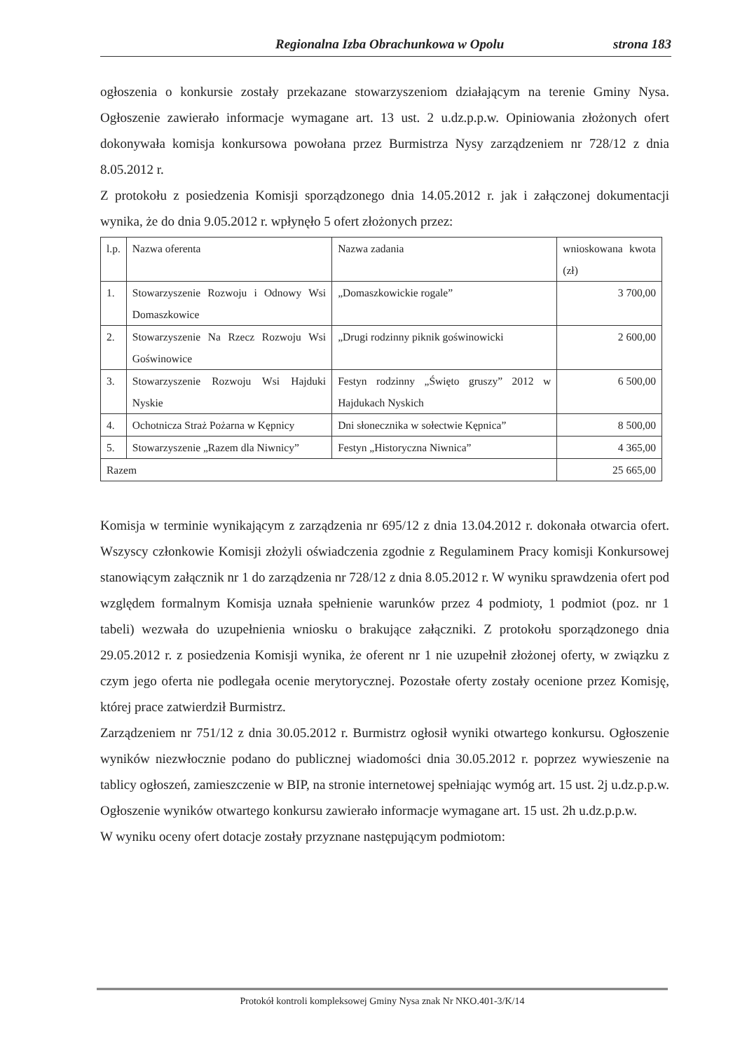Regionalna Izba Obrachunkowa w Opolu strona 183
ogłoszenia o konkursie zostały przekazane stowarzyszeniom działającym na terenie Gminy Nysa. Ogłoszenie zawierało informacje wymagane art. 13 ust. 2 u.dz.p.p.w. Opiniowania złożonych ofert dokonywała komisja konkursowa powołana przez Burmistrza Nysy zarządzeniem nr 728/12 z dnia 8.05.2012 r.
Z protokołu z posiedzenia Komisji sporządzonego dnia 14.05.2012 r. jak i załączonej dokumentacji wynika, że do dnia 9.05.2012 r. wpłynęło 5 ofert złożonych przez:
| l.p. | Nazwa oferenta | Nazwa zadania | wnioskowana kwota (zł) |
| 1. | Stowarzyszenie Rozwoju i Odnowy Wsi Domaszkowice | „Domaszkowickie rogale” | 3 700,00 |
| 2. | Stowarzyszenie Na Rzecz Rozwoju Wsi Goświnowice | „Drugi rodzinny piknik goświnowicki | 2 600,00 |
| 3. | Stowarzyszenie Rozwoju Wsi Hajduki Nyskie | Festyn rodzinny „Święto gruszy” 2012 w Hajdukach Nyskich | 6 500,00 |
| 4. | Ochotnicza Straż Pożarna w Kępnicy | Dni słonecznika w sołectwie Kępnica” | 8 500,00 |
| 5. | Stowarzyszenie „Razem dla Niwnicy” | Festyn „Historyczna Niwnica” | 4 365,00 |
| Razem | | | 25 665,00 |
Komisja w terminie wynikającym z zarządzenia nr 695/12 z dnia 13.04.2012 r. dokonała otwarcia ofert. Wszyscy członkowie Komisji złożyli oświadczenia zgodnie z Regulaminem Pracy komisji Konkursowej stanowiącym załącznik nr 1 do zarządzenia nr 728/12 z dnia 8.05.2012 r. W wyniku sprawdzenia ofert pod względem formalnym Komisja uznała spełnienie warunków przez 4 podmioty, 1 podmiot (poz. nr 1 tabeli) wezwała do uzupełnienia wniosku o brakujące załączniki. Z protokołu sporządzonego dnia 29.05.2012 r. z posiedzenia Komisji wynika, że oferent nr 1 nie uzupełnił złożonej oferty, w związku z czym jego oferta nie podlegała ocenie merytorycznej. Pozostałe oferty zostały ocenione przez Komisję, której prace zatwierdził Burmistrz.
Zarządzeniem nr 751/12 z dnia 30.05.2012 r. Burmistrz ogłosił wyniki otwartego konkursu. Ogłoszenie wyników niezwłocznie podano do publicznej wiadomości dnia 30.05.2012 r. poprzez wywieszenie na tablicy ogłoszeń, zamieszczenie w BIP, na stronie internetowej spełniając wymóg art. 15 ust. 2j u.dz.p.p.w. Ogłoszenie wyników otwartego konkursu zawierało informacje wymagane art. 15 ust. 2h u.dz.p.p.w.
W wyniku oceny ofert dotacje zostały przyznane następującym podmiotom:
Protokół kontroli kompleksowej Gminy Nysa znak Nr NKO.401-3/K/14